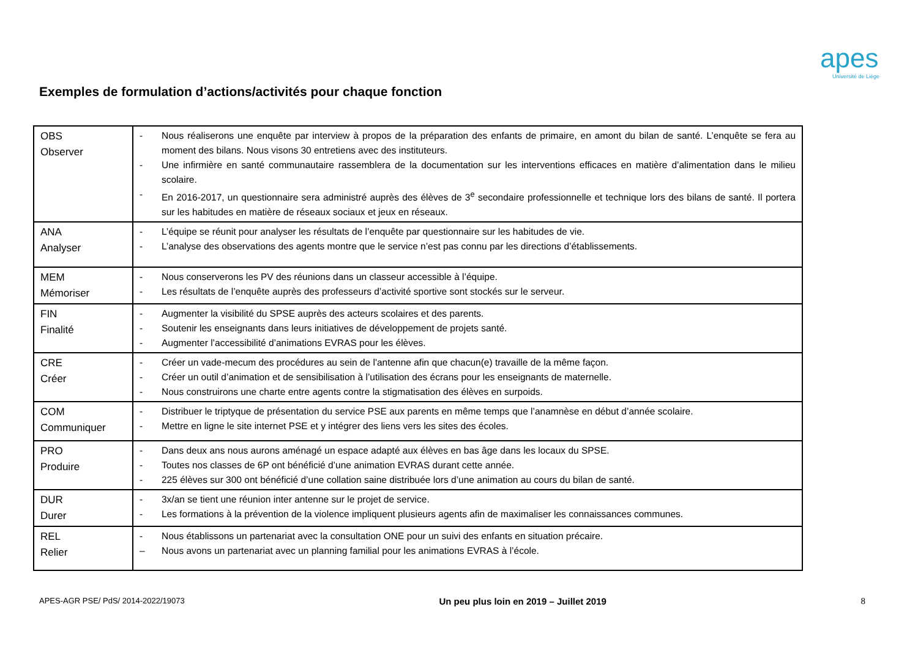apes
Université de Liège
Exemples de formulation d’actions/activités pour chaque fonction
| OBS Observer | - Nous réaliserons une enquête par interview à propos de la préparation des enfants de primaire, en amont du bilan de santé. L’enquête se fera au moment des bilans. Nous visons 30 entretiens avec des instituteurs. - Une infirmière en santé communautaire rassemblera de la documentation sur les interventions efficaces en matière d’alimentation dans le milieu scolaire. - En 2016-2017, un questionnaire sera administré auprès des élèves de 3<sup>e</sup> secondaire professionnelle et technique lors des bilans de santé. Il portera sur les habitudes en matière de réseaux sociaux et jeux en réseaux. |
| ANA Analyser | - L’équipe se réunit pour analyser les résultats de l’enquête par questionnaire sur les habitudes de vie. - L’analyse des observations des agents montre que le service n’est pas connu par les directions d’établissements. |
| MEM Mémoriser | - Nous conserverons les PV des réunions dans un classeur accessible à l’équipe. - Les résultats de l’enquête auprès des professeurs d’activité sportive sont stockés sur le serveur. |
| FIN Finalité | - Augmenter la visibilité du SPSE auprès des acteurs scolaires et des parents. - Soutenir les enseignants dans leurs initiatives de développement de projets santé. - Augmenter l’accessibilité d’animations EVRAS pour les élèves. |
| CRE Créer | - Créer un vade-mecum des procédures au sein de l'antenne afin que chacun(e) travaille de la même façon. - Créer un outil d’animation et de sensibilisation à l’utilisation des écrans pour les enseignants de maternelle. - Nous construirons une charte entre agents contre la stigmatisation des élèves en surpoids. |
| COM Communiquer | - Distribuer le triptyque de présentation du service PSE aux parents en même temps que l’anamnèse en début d’année scolaire. - Mettre en ligne le site internet PSE et y intégrer des liens vers les sites des écoles. |
| PRO Produire | - Dans deux ans nous aurons aménagé un espace adapté aux élèves en bas âge dans les locaux du SPSE. - Toutes nos classes de 6P ont bénéficié d’une animation EVRAS durant cette année. - 225 élèves sur 300 ont bénéficié d’une collation saine distribuée lors d’une animation au cours du bilan de santé. |
| DUR Durer | - 3x/an se tient une réunion inter antenne sur le projet de service. - Les formations à la prévention de la violence impliquent plusieurs agents afin de maximaliser les connaissances communes. |
| REL Relier | - Nous établissons un partenariat avec la consultation ONE pour un suivi des enfants en situation précaire. – Nous avons un partenariat avec un planning familial pour les animations EVRAS à l’école. |
APES-AGR PSE/ PdS/ 2014-2022/19073 Un peu plus loin en 2019 – Juillet 2019 8